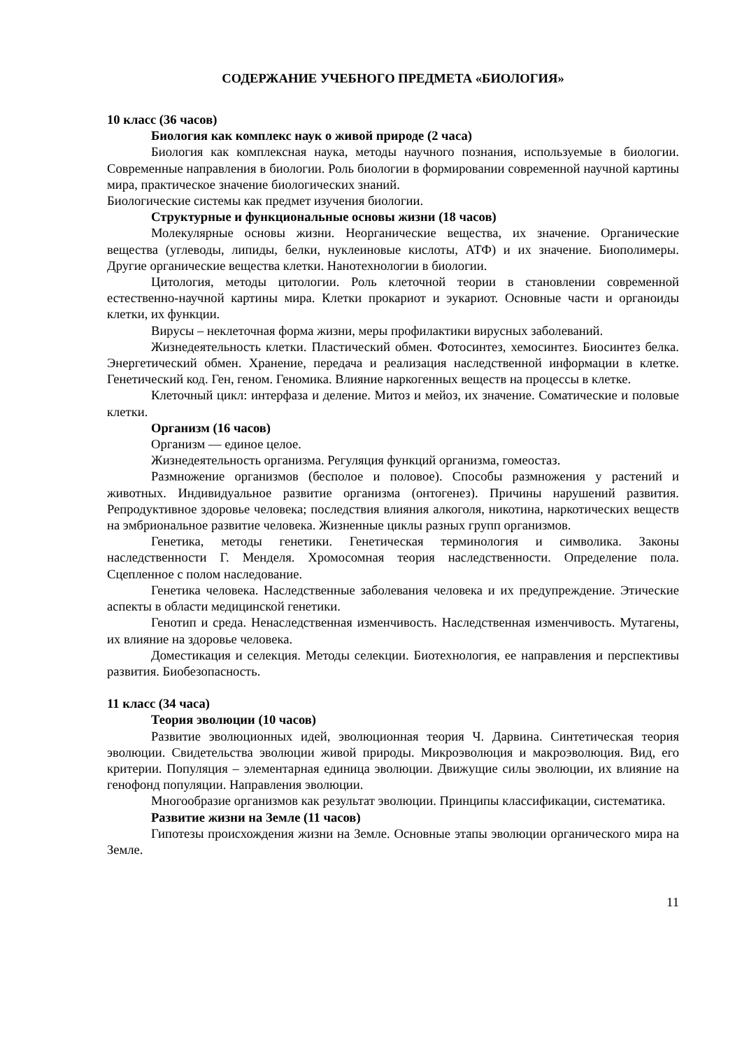СОДЕРЖАНИЕ УЧЕБНОГО ПРЕДМЕТА «БИОЛОГИЯ»
10 класс (36 часов)
Биология как комплекс наук о живой природе (2 часа)
Биология как комплексная наука, методы научного познания, используемые в биологии. Современные направления в биологии. Роль биологии в формировании современной научной картины мира, практическое значение биологических знаний.
Биологические системы как предмет изучения биологии.
Структурные и функциональные основы жизни (18 часов)
Молекулярные основы жизни. Неорганические вещества, их значение. Органические вещества (углеводы, липиды, белки, нуклеиновые кислоты, АТФ) и их значение. Биополимеры. Другие органические вещества клетки. Нанотехнологии в биологии.
Цитология, методы цитологии. Роль клеточной теории в становлении современной естественно-научной картины мира. Клетки прокариот и эукариот. Основные части и органоиды клетки, их функции.
Вирусы – неклеточная форма жизни, меры профилактики вирусных заболеваний.
Жизнедеятельность клетки. Пластический обмен. Фотосинтез, хемосинтез. Биосинтез белка. Энергетический обмен. Хранение, передача и реализация наследственной информации в клетке. Генетический код. Ген, геном. Геномика. Влияние наркогенных веществ на процессы в клетке.
Клеточный цикл: интерфаза и деление. Митоз и мейоз, их значение. Соматические и половые клетки.
Организм (16 часов)
Организм — единое целое.
Жизнедеятельность организма. Регуляция функций организма, гомеостаз.
Размножение организмов (бесполое и половое). Способы размножения у растений и животных. Индивидуальное развитие организма (онтогенез). Причины нарушений развития. Репродуктивное здоровье человека; последствия влияния алкоголя, никотина, наркотических веществ на эмбриональное развитие человека. Жизненные циклы разных групп организмов.
Генетика, методы генетики. Генетическая терминология и символика. Законы наследственности Г. Менделя. Хромосомная теория наследственности. Определение пола. Сцепленное с полом наследование.
Генетика человека. Наследственные заболевания человека и их предупреждение. Этические аспекты в области медицинской генетики.
Генотип и среда. Ненаследственная изменчивость. Наследственная изменчивость. Мутагены, их влияние на здоровье человека.
Доместикация и селекция. Методы селекции. Биотехнология, ее направления и перспективы развития. Биобезопасность.
11 класс (34 часа)
Теория эволюции (10 часов)
Развитие эволюционных идей, эволюционная теория Ч. Дарвина. Синтетическая теория эволюции. Свидетельства эволюции живой природы. Микроэволюция и макроэволюция. Вид, его критерии. Популяция – элементарная единица эволюции. Движущие силы эволюции, их влияние на генофонд популяции. Направления эволюции.
Многообразие организмов как результат эволюции. Принципы классификации, систематика.
Развитие жизни на Земле (11 часов)
Гипотезы происхождения жизни на Земле. Основные этапы эволюции органического мира на Земле.
11